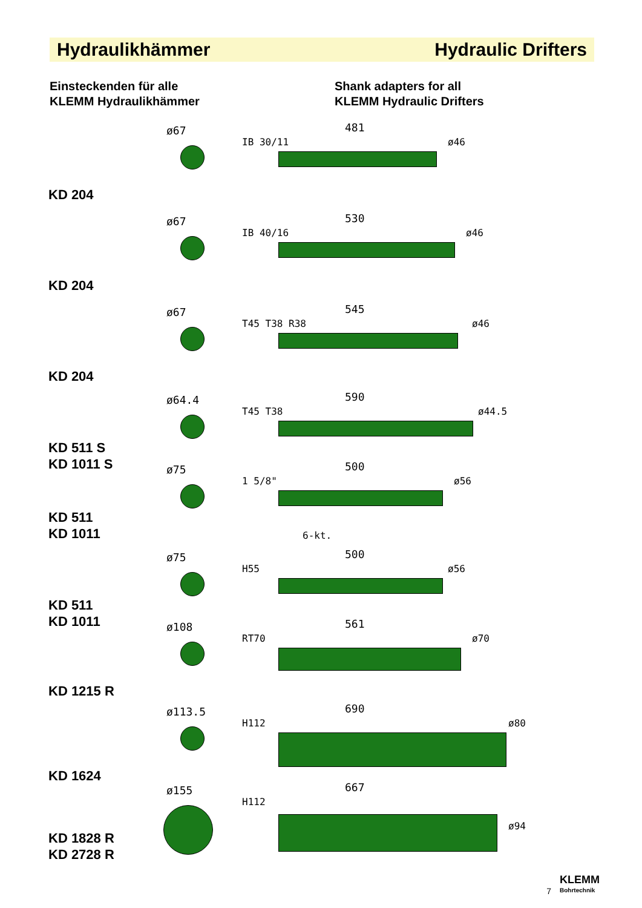Hydraulikhämmer Hydraulic Drifters
Einsteckenden für alle
KLEMM Hydraulikhämmer
Shank adapters for all
KLEMM Hydraulic Drifters
KD 204
ø67
IB 30/11
481
ø46
KD 204
ø67
IB 40/16
530
ø46
KD 204
ø67
T45 T38 R38
545
ø46
KD 511 S
KD 1011 S
ø64.4
T45 T38
590
ø44.5
KD 511
KD 1011
ø75
1 5/8"
500
ø56
6-kt.
KD 511
KD 1011
ø75
H55
500
ø56
KD 1215 R
ø108
RT70
561
ø70
KD 1624
ø113.5
H112
690
ø80
KD 1828 R
KD 2728 R
ø155
H112
667
ø94
7
KLEMM
Bohrtechnik